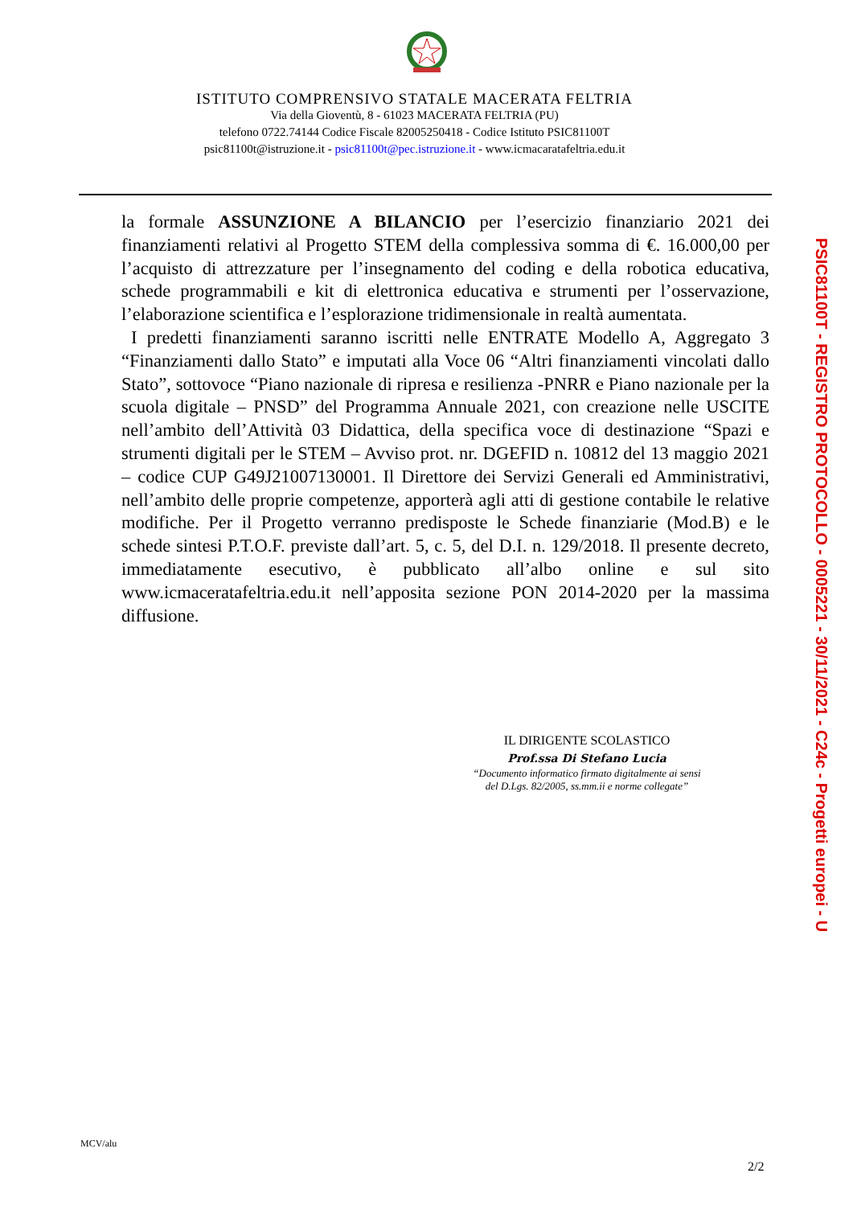ISTITUTO COMPRENSIVO STATALE MACERATA FELTRIA
Via della Gioventù, 8 - 61023 MACERATA FELTRIA (PU)
telefono 0722.74144 Codice Fiscale 82005250418 - Codice Istituto PSIC81100T
psic81100t@istruzione.it - psic81100t@pec.istruzione.it - www.icmacaratafeltria.edu.it
la formale ASSUNZIONE A BILANCIO per l’esercizio finanziario 2021 dei finanziamenti relativi al Progetto STEM della complessiva somma di €. 16.000,00 per l’acquisto di attrezzature per l’insegnamento del coding e della robotica educativa, schede programmabili e kit di elettronica educativa e strumenti per l’osservazione, l’elaborazione scientifica e l’esplorazione tridimensionale in realtà aumentata.
I predetti finanziamenti saranno iscritti nelle ENTRATE Modello A, Aggregato 3 “Finanziamenti dallo Stato” e imputati alla Voce 06 “Altri finanziamenti vincolati dallo Stato”, sottovoce “Piano nazionale di ripresa e resilienza -PNRR e Piano nazionale per la scuola digitale – PNSD” del Programma Annuale 2021, con creazione nelle USCITE nell’ambito dell’Attività 03 Didattica, della specifica voce di destinazione “Spazi e strumenti digitali per le STEM – Avviso prot. nr. DGEFID n. 10812 del 13 maggio 2021 – codice CUP G49J21007130001. Il Direttore dei Servizi Generali ed Amministrativi, nell’ambito delle proprie competenze, apporterà agli atti di gestione contabile le relative modifiche. Per il Progetto verranno predisposte le Schede finanziarie (Mod.B) e le schede sintesi P.T.O.F. previste dall’art. 5, c. 5, del D.I. n. 129/2018. Il presente decreto, immediatamente esecutivo, è pubblicato all’albo online e sul sito www.icmaceratafeltria.edu.it nell’apposita sezione PON 2014-2020 per la massima diffusione.
IL DIRIGENTE SCOLASTICO
Prof.ssa Di Stefano Lucia
“Documento informatico firmato digitalmente ai sensi
del D.Lgs. 82/2005, ss.mm.ii e norme collegate”
MCV/alu
2/2
PSIC81100T - REGISTRO PROTOCOLLO - 0005221 - 30/11/2021 - C24c - Progetti europei - U